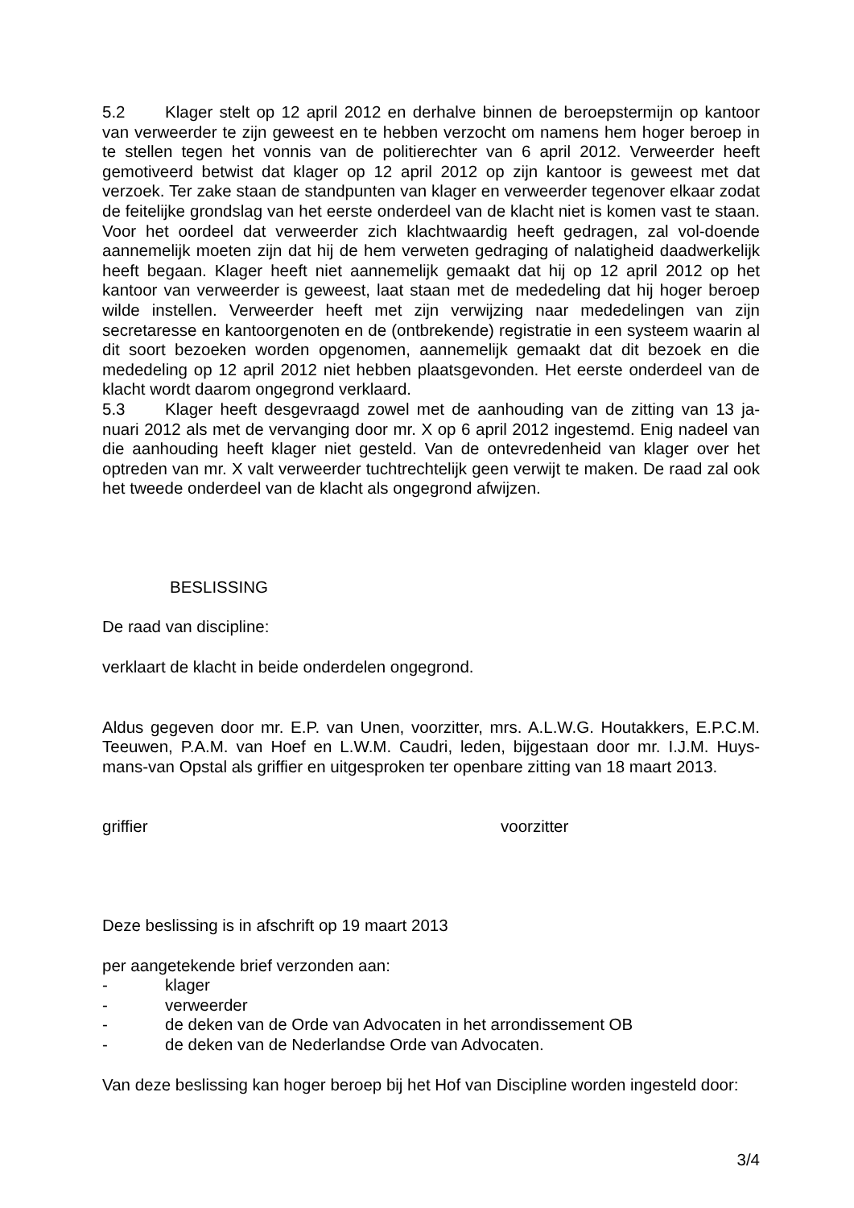5.2 Klager stelt op 12 april 2012 en derhalve binnen de beroepstermijn op kantoor van verweerder te zijn geweest en te hebben verzocht om namens hem hoger beroep in te stellen tegen het vonnis van de politierechter van 6 april 2012. Verweerder heeft gemotiveerd betwist dat klager op 12 april 2012 op zijn kantoor is geweest met dat verzoek. Ter zake staan de standpunten van klager en verweerder tegenover elkaar zodat de feitelijke grondslag van het eerste onderdeel van de klacht niet is komen vast te staan. Voor het oordeel dat verweerder zich klachtwaardig heeft gedragen, zal vol-doende aannemelijk moeten zijn dat hij de hem verweten gedraging of nalatigheid daadwerkelijk heeft begaan. Klager heeft niet aannemelijk gemaakt dat hij op 12 april 2012 op het kantoor van verweerder is geweest, laat staan met de mededeling dat hij hoger beroep wilde instellen. Verweerder heeft met zijn verwijzing naar mededelingen van zijn secretaresse en kantoorgenoten en de (ontbrekende) registratie in een systeem waarin al dit soort bezoeken worden opgenomen, aannemelijk gemaakt dat dit bezoek en die mededeling op 12 april 2012 niet hebben plaatsgevonden. Het eerste onderdeel van de klacht wordt daarom ongegrond verklaard.
5.3 Klager heeft desgevraagd zowel met de aanhouding van de zitting van 13 ja-nuari 2012 als met de vervanging door mr. X op 6 april 2012 ingestemd. Enig nadeel van die aanhouding heeft klager niet gesteld. Van de ontevredenheid van klager over het optreden van mr. X valt verweerder tuchtrechtelijk geen verwijt te maken. De raad zal ook het tweede onderdeel van de klacht als ongegrond afwijzen.
BESLISSING
De raad van discipline:
verklaart de klacht in beide onderdelen ongegrond.
Aldus gegeven door mr. E.P. van Unen, voorzitter, mrs. A.L.W.G. Houtakkers, E.P.C.M. Teeuwen, P.A.M. van Hoef en L.W.M. Caudri, leden, bijgestaan door mr. I.J.M. Huys-mans-van Opstal als griffier en uitgesproken ter openbare zitting van 18 maart 2013.
griffier voorzitter
Deze beslissing is in afschrift op 19 maart 2013
per aangetekende brief verzonden aan:
- klager
- verweerder
- de deken van de Orde van Advocaten in het arrondissement OB
- de deken van de Nederlandse Orde van Advocaten.
Van deze beslissing kan hoger beroep bij het Hof van Discipline worden ingesteld door:
3/4